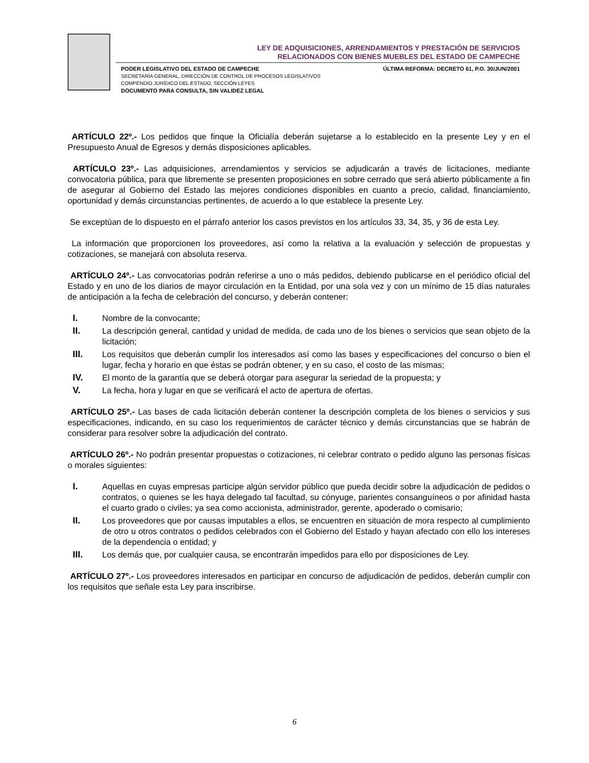LEY DE ADQUISICIONES, ARRENDAMIENTOS Y PRESTACIÓN DE SERVICIOS
RELACIONADOS CON BIENES MUEBLES DEL ESTADO DE CAMPECHE
PODER LEGISLATIVO DEL ESTADO DE CAMPECHE
SECRETARÍA GENERAL, DIRECCIÓN DE CONTROL DE PROCESOS LEGISLATIVOS
COMPENDIO JURÍDICO DEL ESTADO, SECCIÓN LEYES
DOCUMENTO PARA CONSULTA, SIN VALIDEZ LEGAL
ÚLTIMA REFORMA: DECRETO 61, P.O. 30/JUN/2001
ARTÍCULO 22º.- Los pedidos que finque la Oficialía deberán sujetarse a lo establecido en la presente Ley y en el Presupuesto Anual de Egresos y demás disposiciones aplicables.
ARTÍCULO 23º.- Las adquisiciones, arrendamientos y servicios se adjudicarán a través de licitaciones, mediante convocatoria pública, para que libremente se presenten proposiciones en sobre cerrado que será abierto públicamente a fin de asegurar al Gobierno del Estado las mejores condiciones disponibles en cuanto a precio, calidad, financiamiento, oportunidad y demás circunstancias pertinentes, de acuerdo a lo que establece la presente Ley.
Se exceptúan de lo dispuesto en el párrafo anterior los casos previstos en los artículos 33, 34, 35, y 36 de esta Ley.
La información que proporcionen los proveedores, así como la relativa a la evaluación y selección de propuestas y cotizaciones, se manejará con absoluta reserva.
ARTÍCULO 24º.- Las convocatorias podrán referirse a uno o más pedidos, debiendo publicarse en el periódico oficial del Estado y en uno de los diarios de mayor circulación en la Entidad, por una sola vez y con un mínimo de 15 días naturales de anticipación a la fecha de celebración del concurso, y deberán contener:
I. Nombre de la convocante;
II. La descripción general, cantidad y unidad de medida, de cada uno de los bienes o servicios que sean objeto de la licitación;
III. Los requisitos que deberán cumplir los interesados así como las bases y especificaciones del concurso o bien el lugar, fecha y horario en que éstas se podrán obtener, y en su caso, el costo de las mismas;
IV. El monto de la garantía que se deberá otorgar para asegurar la seriedad de la propuesta; y
V. La fecha, hora y lugar en que se verificará el acto de apertura de ofertas.
ARTÍCULO 25º.- Las bases de cada licitación deberán contener la descripción completa de los bienes o servicios y sus especificaciones, indicando, en su caso los requerimientos de carácter técnico y demás circunstancias que se habrán de considerar para resolver sobre la adjudicación del contrato.
ARTÍCULO 26º.- No podrán presentar propuestas o cotizaciones, ni celebrar contrato o pedido alguno las personas físicas o morales siguientes:
I. Aquellas en cuyas empresas participe algún servidor público que pueda decidir sobre la adjudicación de pedidos o contratos, o quienes se les haya delegado tal facultad, su cónyuge, parientes consanguíneos o por afinidad hasta el cuarto grado o civiles; ya sea como accionista, administrador, gerente, apoderado o comisario;
II. Los proveedores que por causas imputables a ellos, se encuentren en situación de mora respecto al cumplimiento de otro u otros contratos o pedidos celebrados con el Gobierno del Estado y hayan afectado con ello los intereses de la dependencia o entidad; y
III. Los demás que, por cualquier causa, se encontrarán impedidos para ello por disposiciones de Ley.
ARTÍCULO 27º.- Los proveedores interesados en participar en concurso de adjudicación de pedidos, deberán cumplir con los requisitos que señale esta Ley para inscribirse.
6